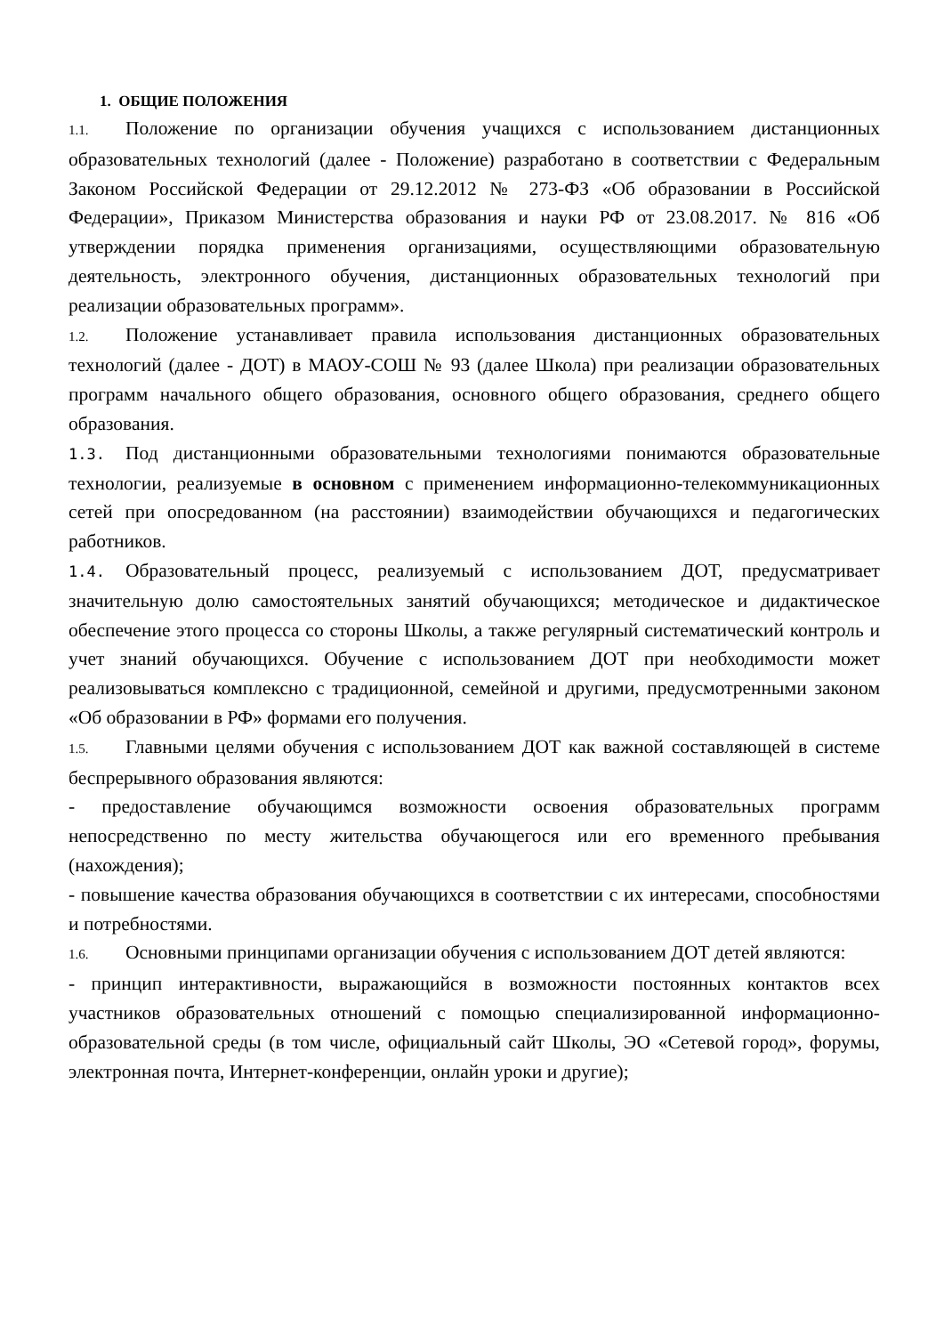1. ОБЩИЕ ПОЛОЖЕНИЯ
1.1. Положение по организации обучения учащихся с использованием дистанционных образовательных технологий (далее - Положение) разработано в соответствии с Федеральным Законом Российской Федерации от 29.12.2012 № 273-ФЗ «Об образовании в Российской Федерации», Приказом Министерства образования и науки РФ от 23.08.2017. № 816 «Об утверждении порядка применения организациями, осуществляющими образовательную деятельность, электронного обучения, дистанционных образовательных технологий при реализации образовательных программ».
1.2. Положение устанавливает правила использования дистанционных образовательных технологий (далее - ДОТ) в МАОУ-СОШ № 93 (далее Школа) при реализации образовательных программ начального общего образования, основного общего образования, среднего общего образования.
1.3. Под дистанционными образовательными технологиями понимаются образовательные технологии, реализуемые в основном с применением информационно-телекоммуникационных сетей при опосредованном (на расстоянии) взаимодействии обучающихся и педагогических работников.
1.4. Образовательный процесс, реализуемый с использованием ДОТ, предусматривает значительную долю самостоятельных занятий обучающихся; методическое и дидактическое обеспечение этого процесса со стороны Школы, а также регулярный систематический контроль и учет знаний обучающихся. Обучение с использованием ДОТ при необходимости может реализовываться комплексно с традиционной, семейной и другими, предусмотренными законом «Об образовании в РФ» формами его получения.
1.5. Главными целями обучения с использованием ДОТ как важной составляющей в системе беспрерывного образования являются:
- предоставление обучающимся возможности освоения образовательных программ непосредственно по месту жительства обучающегося или его временного пребывания (нахождения);
- повышение качества образования обучающихся в соответствии с их интересами, способностями и потребностями.
1.6. Основными принципами организации обучения с использованием ДОТ детей являются:
- принцип интерактивности, выражающийся в возможности постоянных контактов всех участников образовательных отношений с помощью специализированной информационно-образовательной среды (в том числе, официальный сайт Школы, ЭО «Сетевой город», форумы, электронная почта, Интернет-конференции, онлайн уроки и другие);